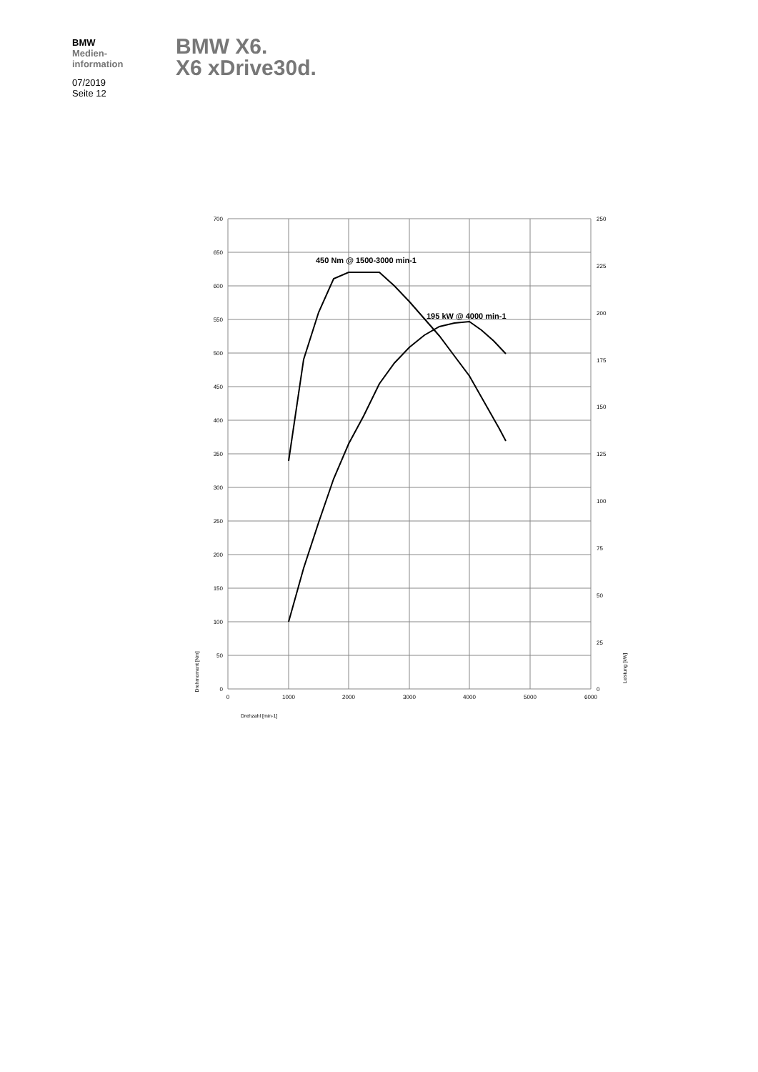BMW
Medien-
information
07/2019
Seite 12
BMW X6.
X6 xDrive30d.
700
650
600
550
500
450
400
350
300
250
200
150
100
50
0
250
225
200
175
150
125
100
75
50
25
0
0
1000
2000
3000
4000
5000
6000
Drehzahl [min-1]
Drehmoment [Nm]
Leistung [kW]
450 Nm @ 1500-3000 min-1
195 kW @ 4000 min-1